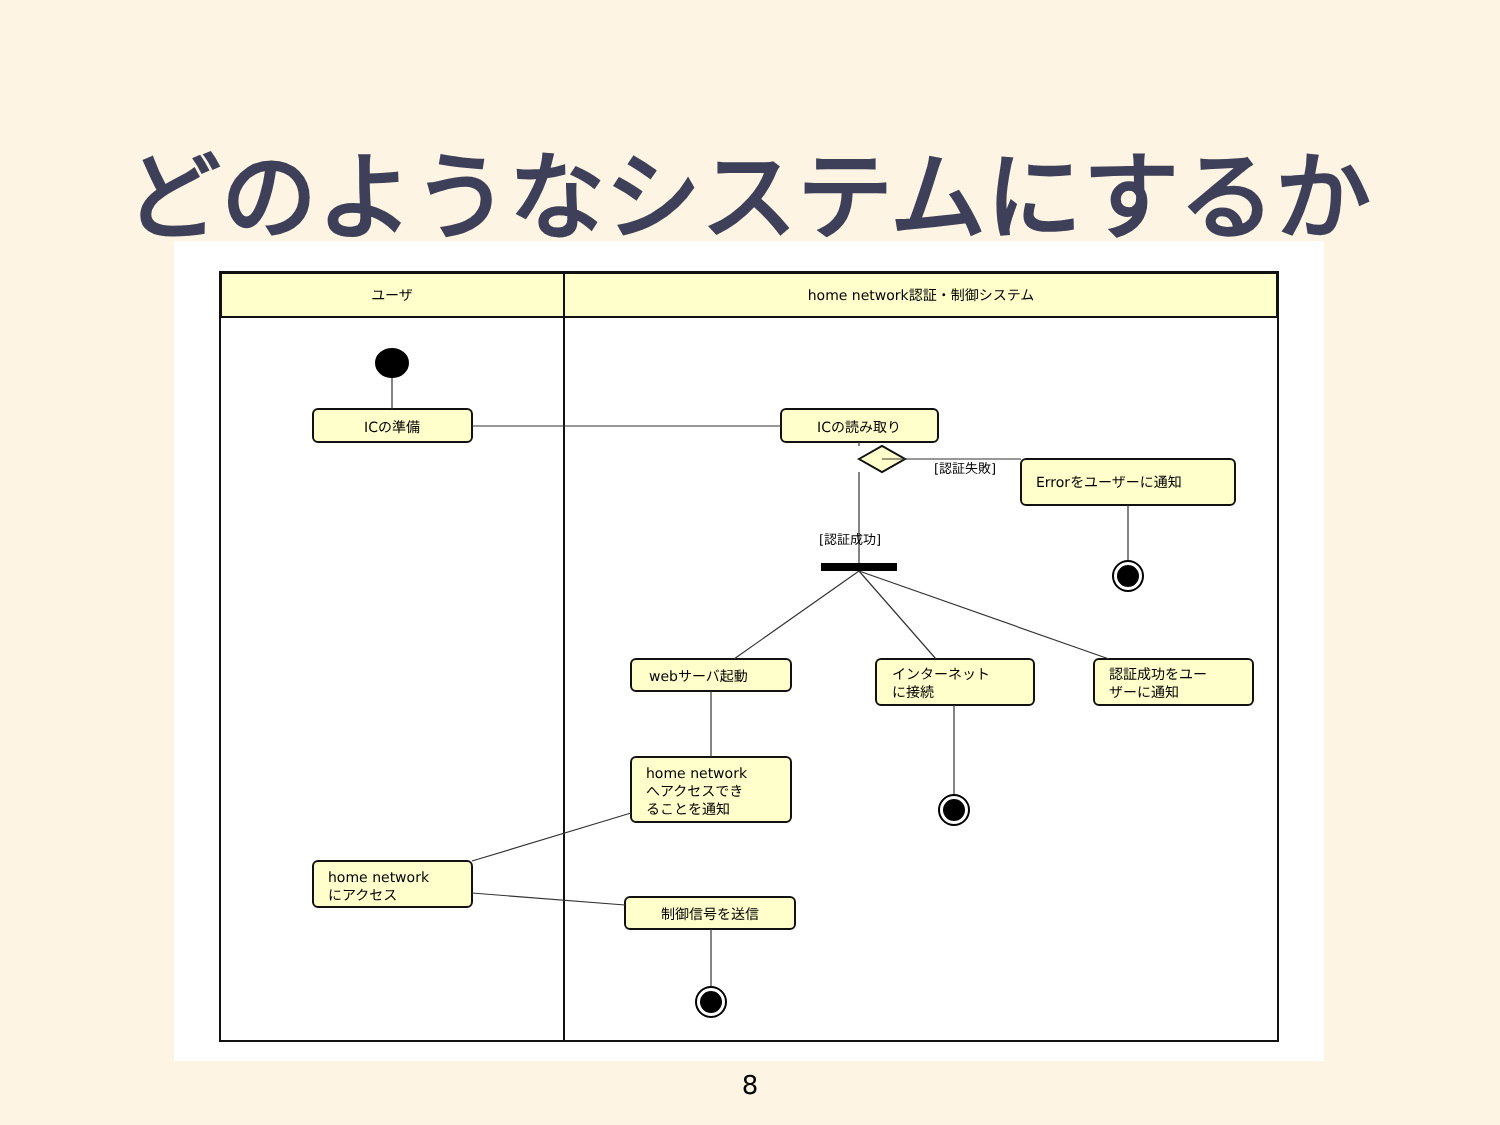どのようなシステムにするか
ユーザ
home network認証・制御システム
ICの準備
ICの読み取り
Errorをユーザーに通知
[認証失敗]
[認証成功]
webサーバ起動
インターネット
に接続
認証成功をユー
ザーに通知
home network
へアクセスでき
ることを通知
home network
にアクセス
制御信号を送信
8